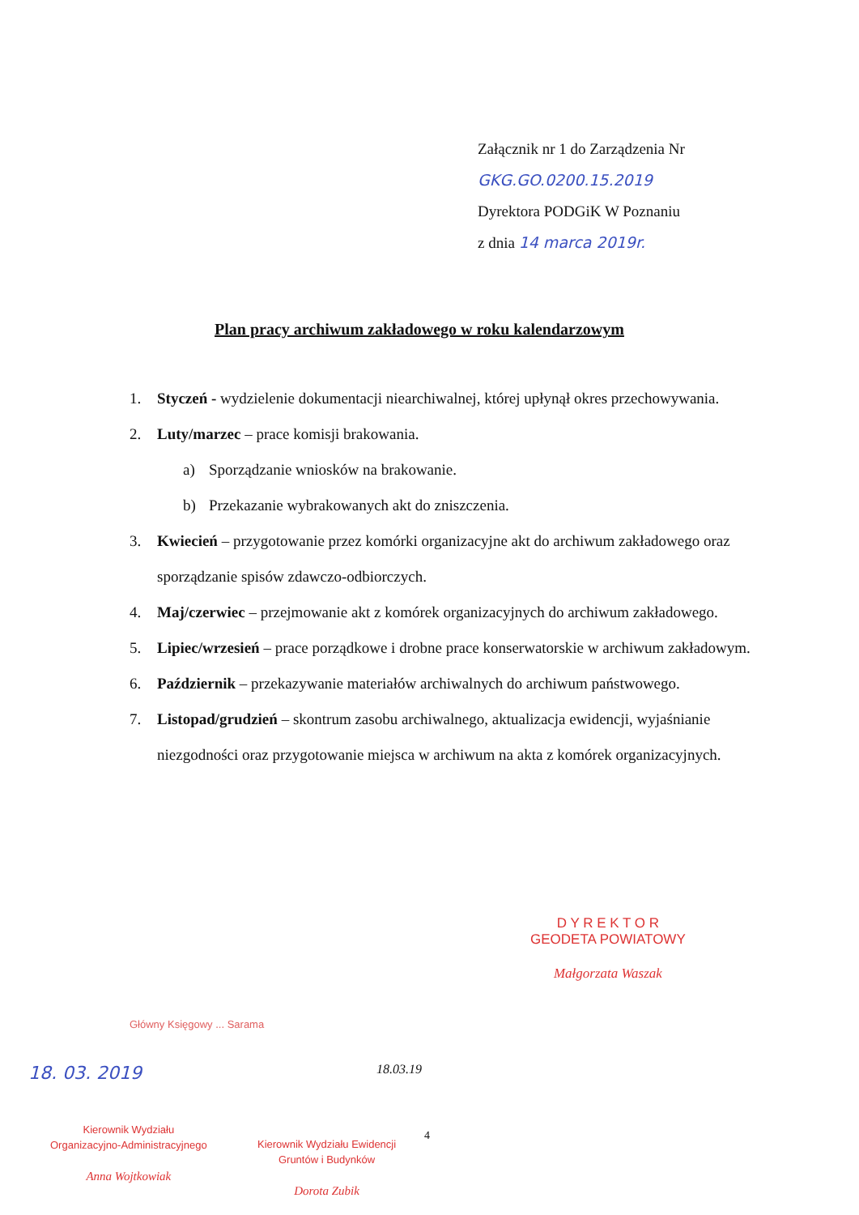Załącznik nr 1 do Zarządzenia Nr GKG.GO.0200.15.2019
Dyrektora PODGiK W Poznaniu
z dnia 14 marca 2019r.
Plan pracy archiwum zakładowego w roku kalendarzowym
1. Styczeń - wydzielenie dokumentacji niearchiwalnej, której upłynął okres przechowywania.
2. Luty/marzec – prace komisji brakowania.
a) Sporządzanie wniosków na brakowanie.
b) Przekazanie wybrakowanych akt do zniszczenia.
3. Kwiecień – przygotowanie przez komórki organizacyjne akt do archiwum zakładowego oraz sporządzanie spisów zdawczo-odbiorczych.
4. Maj/czerwiec – przejmowanie akt z komórek organizacyjnych do archiwum zakładowego.
5. Lipiec/wrzesień – prace porządkowe i drobne prace konserwatorskie w archiwum zakładowym.
6. Październik – przekazywanie materiałów archiwalnych do archiwum państwowego.
7. Listopad/grudzień – skontrum zasobu archiwalnego, aktualizacja ewidencji, wyjaśnianie niezgodności oraz przygotowanie miejsca w archiwum na akta z komórek organizacyjnych.
D Y R E K T O R
GEODETA POWIATOWY
Małgorzata Waszak
Główny Księgowy ... Sarama
18. 03. 2019 18.03.19
Kierownik Wydziału
Organizacyjno-Administracyjnego
Anna Wojtkowiak
4
Kierownik Wydziału Ewidencji
Gruntów i Budynków
Dorota Zubik